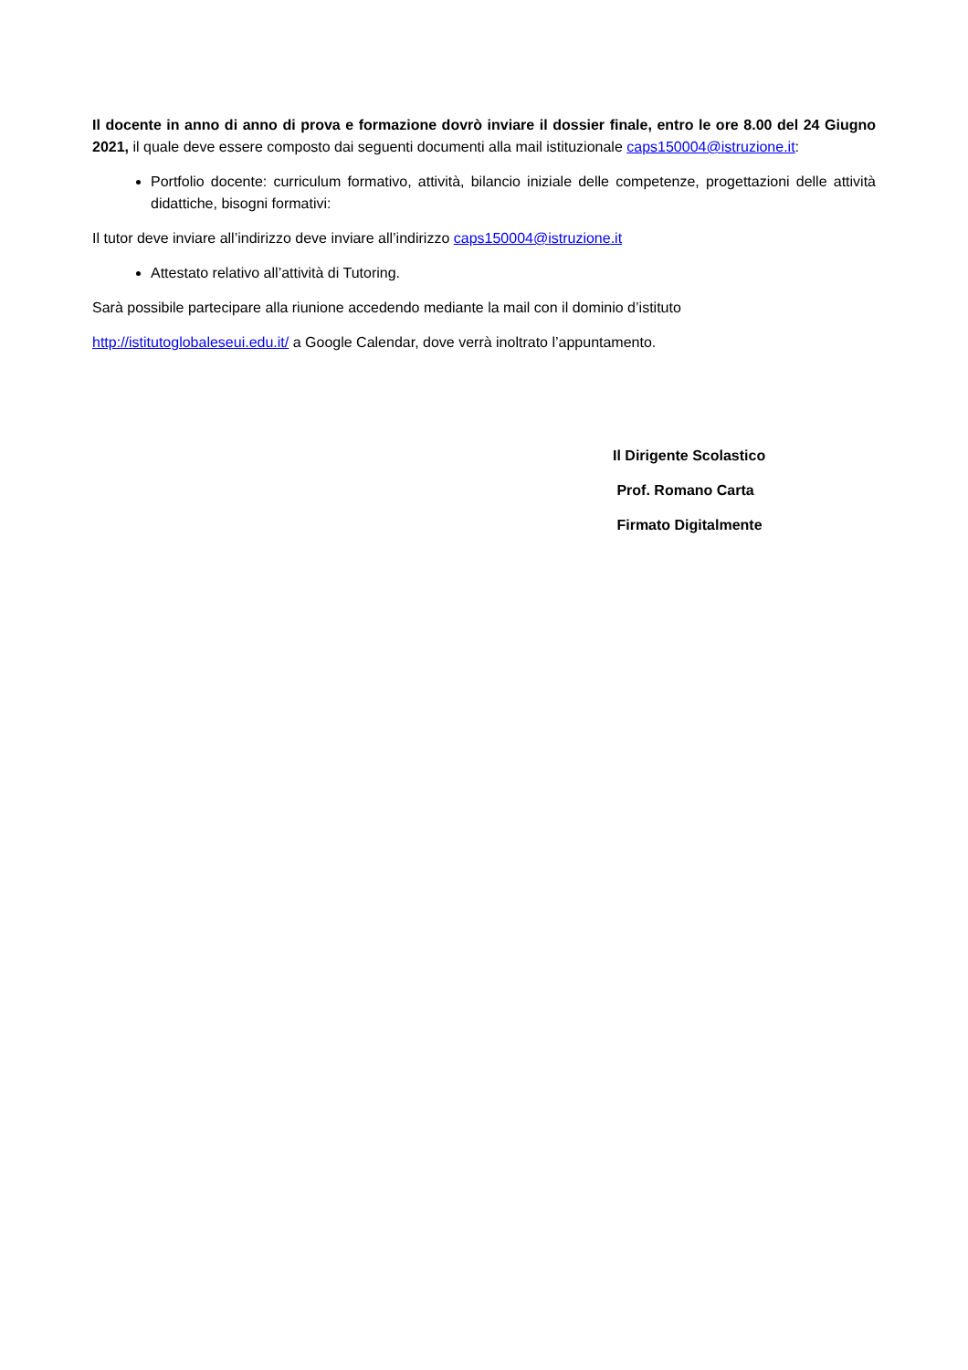Il docente in anno di anno di prova e formazione dovrò inviare il dossier finale, entro le ore 8.00 del 24 Giugno 2021, il quale deve essere composto dai seguenti documenti alla mail istituzionale caps150004@istruzione.it:
Portfolio docente: curriculum formativo, attività, bilancio iniziale delle competenze, progettazioni delle attività didattiche, bisogni formativi:
Il tutor deve inviare all’indirizzo deve inviare all’indirizzo caps150004@istruzione.it
Attestato relativo all’attività di Tutoring.
Sarà possibile partecipare alla riunione accedendo mediante la mail con il dominio d’istituto
http://istitutoglobaleseui.edu.it/ a Google Calendar, dove verrà inoltrato l’appuntamento.
Il Dirigente Scolastico
Prof. Romano Carta
Firmato Digitalmente